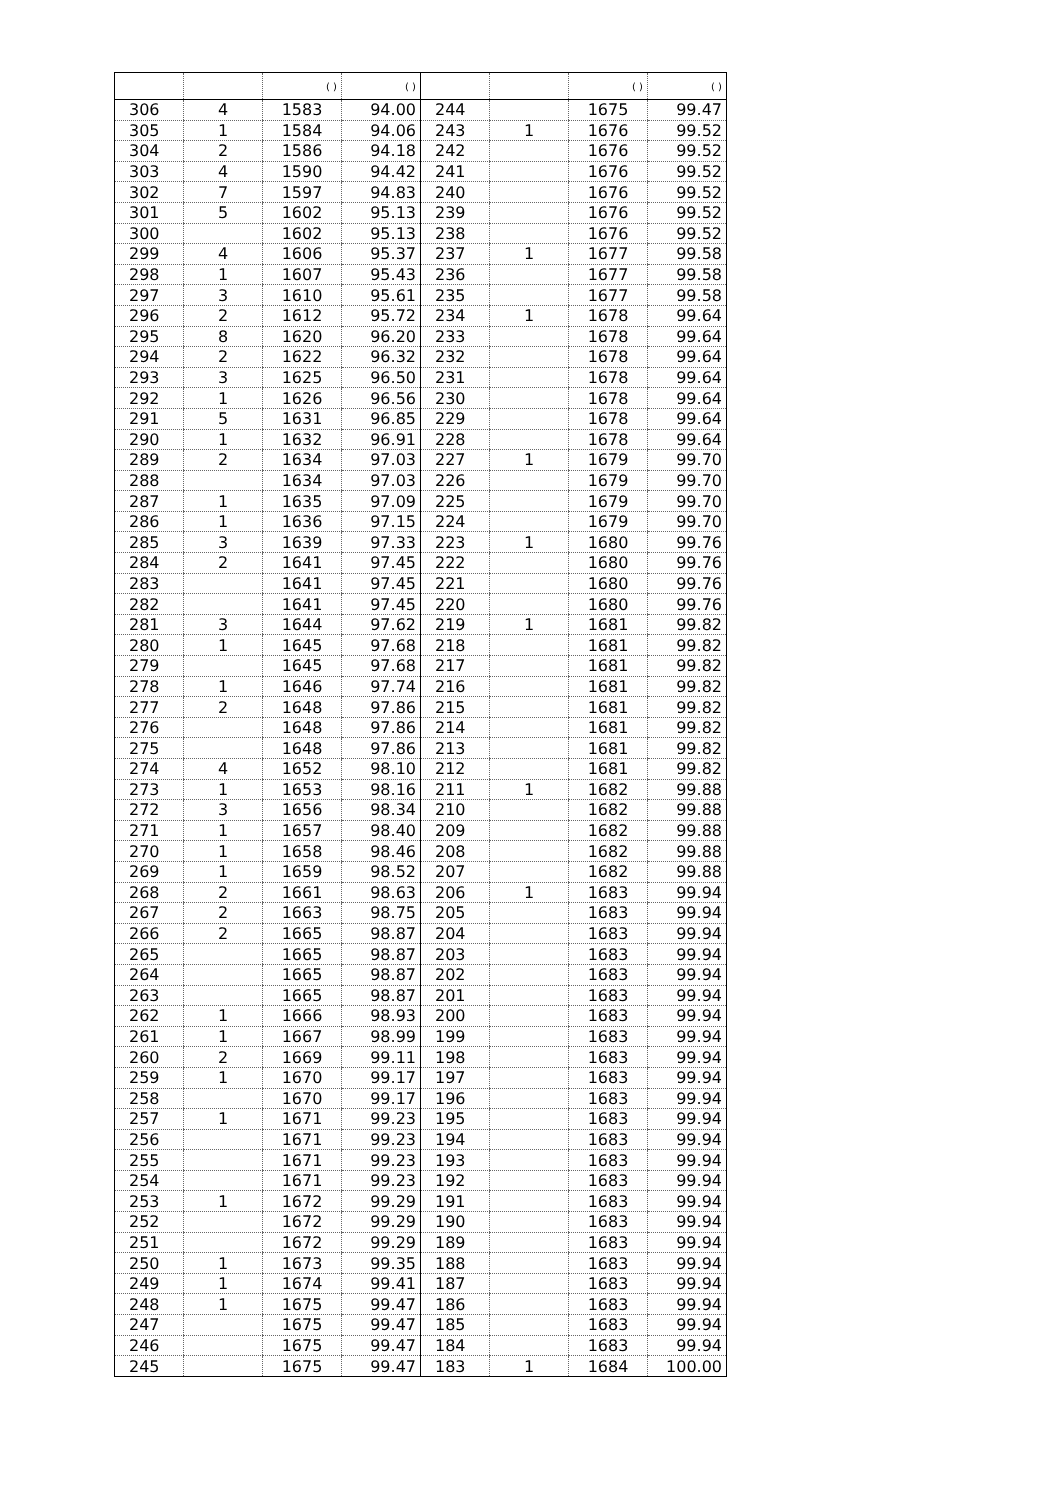| | | ( ) | ( ) | | | ( ) | ( ) |
| --- | --- | --- | --- | --- | --- | --- | --- |
| 306 | 4 | 1583 | 94.00 | 244 | | 1675 | 99.47 |
| 305 | 1 | 1584 | 94.06 | 243 | 1 | 1676 | 99.52 |
| 304 | 2 | 1586 | 94.18 | 242 | | 1676 | 99.52 |
| 303 | 4 | 1590 | 94.42 | 241 | | 1676 | 99.52 |
| 302 | 7 | 1597 | 94.83 | 240 | | 1676 | 99.52 |
| 301 | 5 | 1602 | 95.13 | 239 | | 1676 | 99.52 |
| 300 | | 1602 | 95.13 | 238 | | 1676 | 99.52 |
| 299 | 4 | 1606 | 95.37 | 237 | 1 | 1677 | 99.58 |
| 298 | 1 | 1607 | 95.43 | 236 | | 1677 | 99.58 |
| 297 | 3 | 1610 | 95.61 | 235 | | 1677 | 99.58 |
| 296 | 2 | 1612 | 95.72 | 234 | 1 | 1678 | 99.64 |
| 295 | 8 | 1620 | 96.20 | 233 | | 1678 | 99.64 |
| 294 | 2 | 1622 | 96.32 | 232 | | 1678 | 99.64 |
| 293 | 3 | 1625 | 96.50 | 231 | | 1678 | 99.64 |
| 292 | 1 | 1626 | 96.56 | 230 | | 1678 | 99.64 |
| 291 | 5 | 1631 | 96.85 | 229 | | 1678 | 99.64 |
| 290 | 1 | 1632 | 96.91 | 228 | | 1678 | 99.64 |
| 289 | 2 | 1634 | 97.03 | 227 | 1 | 1679 | 99.70 |
| 288 | | 1634 | 97.03 | 226 | | 1679 | 99.70 |
| 287 | 1 | 1635 | 97.09 | 225 | | 1679 | 99.70 |
| 286 | 1 | 1636 | 97.15 | 224 | | 1679 | 99.70 |
| 285 | 3 | 1639 | 97.33 | 223 | 1 | 1680 | 99.76 |
| 284 | 2 | 1641 | 97.45 | 222 | | 1680 | 99.76 |
| 283 | | 1641 | 97.45 | 221 | | 1680 | 99.76 |
| 282 | | 1641 | 97.45 | 220 | | 1680 | 99.76 |
| 281 | 3 | 1644 | 97.62 | 219 | 1 | 1681 | 99.82 |
| 280 | 1 | 1645 | 97.68 | 218 | | 1681 | 99.82 |
| 279 | | 1645 | 97.68 | 217 | | 1681 | 99.82 |
| 278 | 1 | 1646 | 97.74 | 216 | | 1681 | 99.82 |
| 277 | 2 | 1648 | 97.86 | 215 | | 1681 | 99.82 |
| 276 | | 1648 | 97.86 | 214 | | 1681 | 99.82 |
| 275 | | 1648 | 97.86 | 213 | | 1681 | 99.82 |
| 274 | 4 | 1652 | 98.10 | 212 | | 1681 | 99.82 |
| 273 | 1 | 1653 | 98.16 | 211 | 1 | 1682 | 99.88 |
| 272 | 3 | 1656 | 98.34 | 210 | | 1682 | 99.88 |
| 271 | 1 | 1657 | 98.40 | 209 | | 1682 | 99.88 |
| 270 | 1 | 1658 | 98.46 | 208 | | 1682 | 99.88 |
| 269 | 1 | 1659 | 98.52 | 207 | | 1682 | 99.88 |
| 268 | 2 | 1661 | 98.63 | 206 | 1 | 1683 | 99.94 |
| 267 | 2 | 1663 | 98.75 | 205 | | 1683 | 99.94 |
| 266 | 2 | 1665 | 98.87 | 204 | | 1683 | 99.94 |
| 265 | | 1665 | 98.87 | 203 | | 1683 | 99.94 |
| 264 | | 1665 | 98.87 | 202 | | 1683 | 99.94 |
| 263 | | 1665 | 98.87 | 201 | | 1683 | 99.94 |
| 262 | 1 | 1666 | 98.93 | 200 | | 1683 | 99.94 |
| 261 | 1 | 1667 | 98.99 | 199 | | 1683 | 99.94 |
| 260 | 2 | 1669 | 99.11 | 198 | | 1683 | 99.94 |
| 259 | 1 | 1670 | 99.17 | 197 | | 1683 | 99.94 |
| 258 | | 1670 | 99.17 | 196 | | 1683 | 99.94 |
| 257 | 1 | 1671 | 99.23 | 195 | | 1683 | 99.94 |
| 256 | | 1671 | 99.23 | 194 | | 1683 | 99.94 |
| 255 | | 1671 | 99.23 | 193 | | 1683 | 99.94 |
| 254 | | 1671 | 99.23 | 192 | | 1683 | 99.94 |
| 253 | 1 | 1672 | 99.29 | 191 | | 1683 | 99.94 |
| 252 | | 1672 | 99.29 | 190 | | 1683 | 99.94 |
| 251 | | 1672 | 99.29 | 189 | | 1683 | 99.94 |
| 250 | 1 | 1673 | 99.35 | 188 | | 1683 | 99.94 |
| 249 | 1 | 1674 | 99.41 | 187 | | 1683 | 99.94 |
| 248 | 1 | 1675 | 99.47 | 186 | | 1683 | 99.94 |
| 247 | | 1675 | 99.47 | 185 | | 1683 | 99.94 |
| 246 | | 1675 | 99.47 | 184 | | 1683 | 99.94 |
| 245 | | 1675 | 99.47 | 183 | 1 | 1684 | 100.00 |